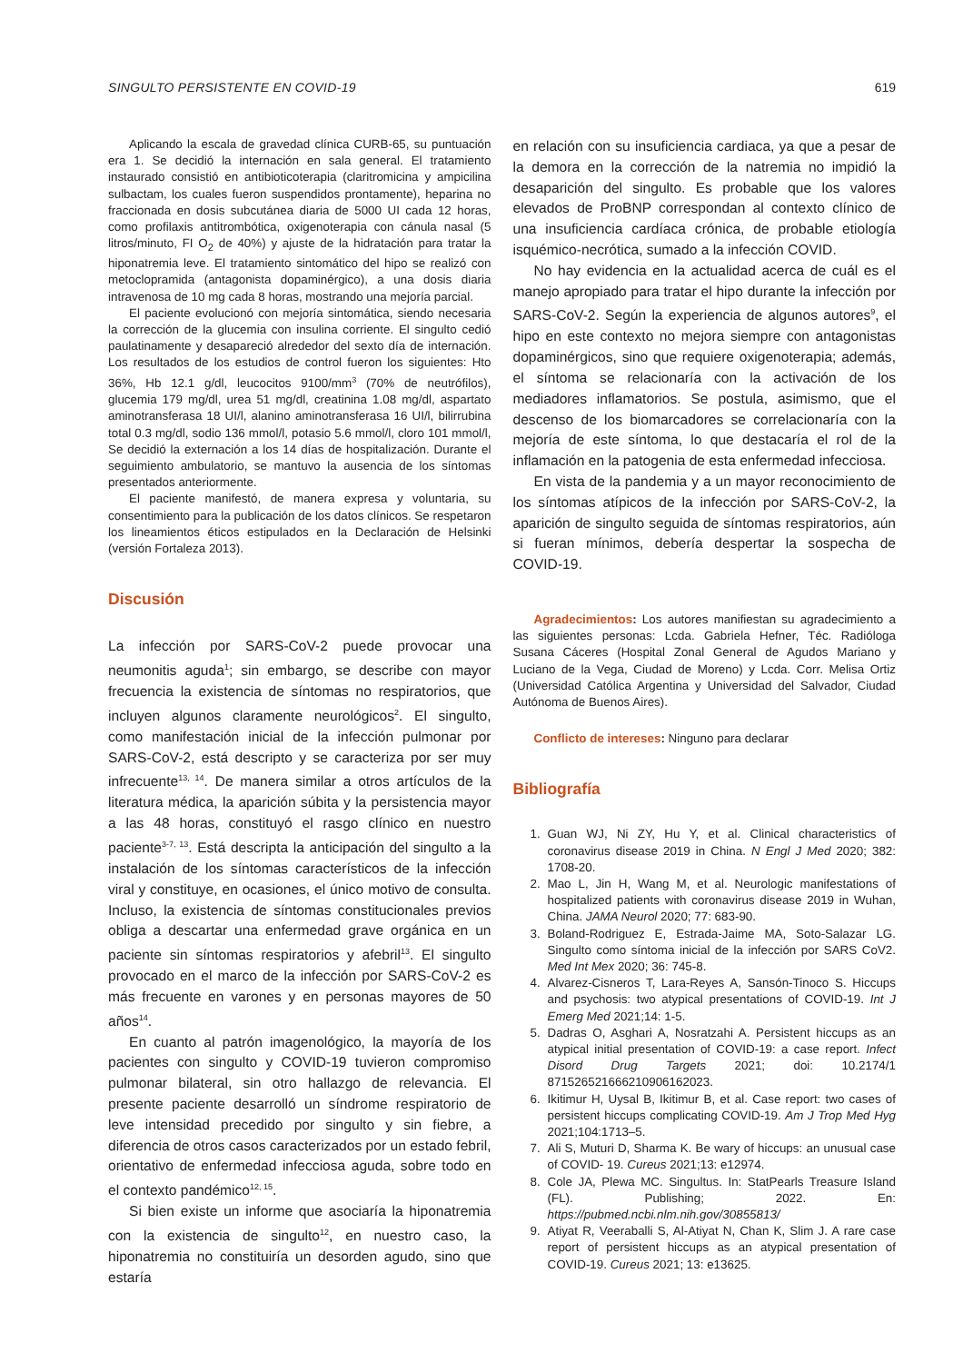SINGULTO PERSISTENTE EN COVID-19 619
Aplicando la escala de gravedad clínica CURB-65, su puntuación era 1. Se decidió la internación en sala general. El tratamiento instaurado consistió en antibioticoterapia (claritromicina y ampicilina sulbactam, los cuales fueron suspendidos prontamente), heparina no fraccionada en dosis subcutánea diaria de 5000 UI cada 12 horas, como profilaxis antitrombótica, oxigenoterapia con cánula nasal (5 litros/minuto, FI O<sub>2</sub> de 40%) y ajuste de la hidratación para tratar la hiponatremia leve. El tratamiento sintomático del hipo se realizó con metoclopramida (antagonista dopaminérgico), a una dosis diaria intravenosa de 10 mg cada 8 horas, mostrando una mejoría parcial.
El paciente evolucionó con mejoría sintomática, siendo necesaria la corrección de la glucemia con insulina corriente. El singulto cedió paulatinamente y desapareció alrededor del sexto día de internación. Los resultados de los estudios de control fueron los siguientes: Hto 36%, Hb 12.1 g/dl, leucocitos 9100/mm<sup>3</sup> (70% de neutrófilos), glucemia 179 mg/dl, urea 51 mg/dl, creatinina 1.08 mg/dl, aspartato aminotransferasa 18 UI/l, alanino aminotransferasa 16 UI/l, bilirrubina total 0.3 mg/dl, sodio 136 mmol/l, potasio 5.6 mmol/l, cloro 101 mmol/l, Se decidió la externación a los 14 días de hospitalización. Durante el seguimiento ambulatorio, se mantuvo la ausencia de los síntomas presentados anteriormente.
El paciente manifestó, de manera expresa y voluntaria, su consentimiento para la publicación de los datos clínicos. Se respetaron los lineamientos éticos estipulados en la Declaración de Helsinki (versión Fortaleza 2013).
Discusión
La infección por SARS-CoV-2 puede provocar una neumonitis aguda<sup>1</sup>; sin embargo, se describe con mayor frecuencia la existencia de síntomas no respiratorios, que incluyen algunos claramente neurológicos<sup>2</sup>. El singulto, como manifestación inicial de la infección pulmonar por SARS-CoV-2, está descripto y se caracteriza por ser muy infrecuente<sup>13, 14</sup>. De manera similar a otros artículos de la literatura médica, la aparición súbita y la persistencia mayor a las 48 horas, constituyó el rasgo clínico en nuestro paciente<sup>3-7, 13</sup>. Está descripta la anticipación del singulto a la instalación de los síntomas característicos de la infección viral y constituye, en ocasiones, el único motivo de consulta. Incluso, la existencia de síntomas constitucionales previos obliga a descartar una enfermedad grave orgánica en un paciente sin síntomas respiratorios y afebril<sup>13</sup>. El singulto provocado en el marco de la infección por SARS-CoV-2 es más frecuente en varones y en personas mayores de 50 años<sup>14</sup>.
En cuanto al patrón imagenológico, la mayoría de los pacientes con singulto y COVID-19 tuvieron compromiso pulmonar bilateral, sin otro hallazgo de relevancia. El presente paciente desarrolló un síndrome respiratorio de leve intensidad precedido por singulto y sin fiebre, a diferencia de otros casos caracterizados por un estado febril, orientativo de enfermedad infecciosa aguda, sobre todo en el contexto pandémico<sup>12, 15</sup>.
Si bien existe un informe que asociaría la hiponatremia con la existencia de singulto<sup>12</sup>, en nuestro caso, la hiponatremia no constituiría un desorden agudo, sino que estaría
en relación con su insuficiencia cardiaca, ya que a pesar de la demora en la corrección de la natremia no impidió la desaparición del singulto. Es probable que los valores elevados de ProBNP correspondan al contexto clínico de una insuficiencia cardíaca crónica, de probable etiología isquémico-necrótica, sumado a la infección COVID.
No hay evidencia en la actualidad acerca de cuál es el manejo apropiado para tratar el hipo durante la infección por SARS-CoV-2. Según la experiencia de algunos autores<sup>9</sup>, el hipo en este contexto no mejora siempre con antagonistas dopaminérgicos, sino que requiere oxigenoterapia; además, el síntoma se relacionaría con la activación de los mediadores inflamatorios. Se postula, asimismo, que el descenso de los biomarcadores se correlacionaría con la mejoría de este síntoma, lo que destacaría el rol de la inflamación en la patogenia de esta enfermedad infecciosa.
En vista de la pandemia y a un mayor reconocimiento de los síntomas atípicos de la infección por SARS-CoV-2, la aparición de singulto seguida de síntomas respiratorios, aún si fueran mínimos, debería despertar la sospecha de COVID-19.
Agradecimientos: Los autores manifiestan su agradecimiento a las siguientes personas: Lcda. Gabriela Hefner, Téc. Radióloga Susana Cáceres (Hospital Zonal General de Agudos Mariano y Luciano de la Vega, Ciudad de Moreno) y Lcda. Corr. Melisa Ortiz (Universidad Católica Argentina y Universidad del Salvador, Ciudad Autónoma de Buenos Aires).
Conflicto de intereses: Ninguno para declarar
Bibliografía
1. Guan WJ, Ni ZY, Hu Y, et al. Clinical characteristics of coronavirus disease 2019 in China. N Engl J Med 2020; 382: 1708-20.
2. Mao L, Jin H, Wang M, et al. Neurologic manifestations of hospitalized patients with coronavirus disease 2019 in Wuhan, China. JAMA Neurol 2020; 77: 683-90.
3. Boland-Rodriguez E, Estrada-Jaime MA, Soto-Salazar LG. Singulto como síntoma inicial de la infección por SARS CoV2. Med Int Mex 2020; 36: 745-8.
4. Alvarez-Cisneros T, Lara-Reyes A, Sansón-Tinoco S. Hiccups and psychosis: two atypical presentations of COVID-19. Int J Emerg Med 2021;14: 1-5.
5. Dadras O, Asghari A, Nosratzahi A. Persistent hiccups as an atypical initial presentation of COVID-19: a case report. Infect Disord Drug Targets 2021; doi: 10.2174/1 871526521666210906162023.
6. Ikitimur H, Uysal B, Ikitimur B, et al. Case report: two cases of persistent hiccups complicating COVID-19. Am J Trop Med Hyg 2021;104:1713–5.
7. Ali S, Muturi D, Sharma K. Be wary of hiccups: an unusual case of COVID- 19. Cureus 2021;13: e12974.
8. Cole JA, Plewa MC. Singultus. In: StatPearls Treasure Island (FL). Publishing; 2022. En: https://pubmed.ncbi.nlm.nih.gov/30855813/
9. Atiyat R, Veeraballi S, Al-Atiyat N, Chan K, Slim J. A rare case report of persistent hiccups as an atypical presentation of COVID-19. Cureus 2021; 13: e13625.